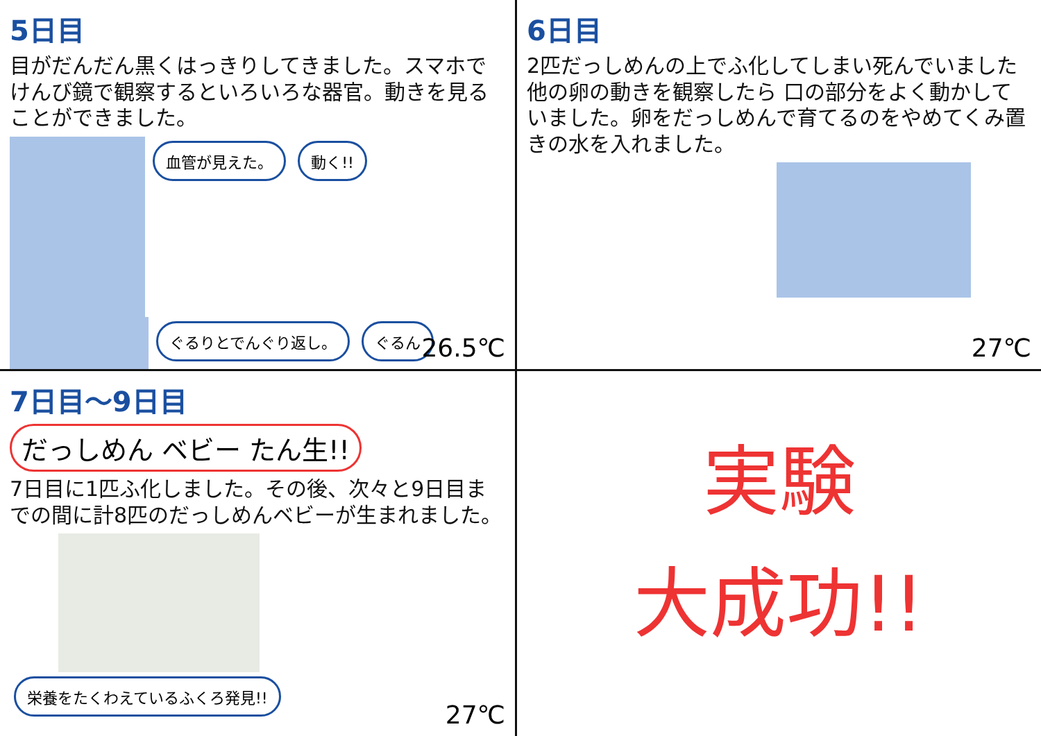5日目
目がだんだん黒くはっきりしてきました。スマホでけんび鏡で観察するといろいろな器官。動きを見ることができました。
血管が見えた。 動く!! ぐるりとでんぐり返し。 ぐるん
26.5℃
6日目
2匹だっしめんの上でふ化してしまい死んでいました 他の卵の動きを観察したら 口の部分をよく動かしていました。卵をだっしめんで育てるのをやめてくみ置きの水を入れました。
27℃
7日目～9日目
だっしめん ベビー たん生!!
7日目に1匹ふ化しました。その後、次々と9日目までの間に計8匹のだっしめんベビーが生まれました。
栄養をたくわえているふくろ発見!!
27℃
実験
大成功!!